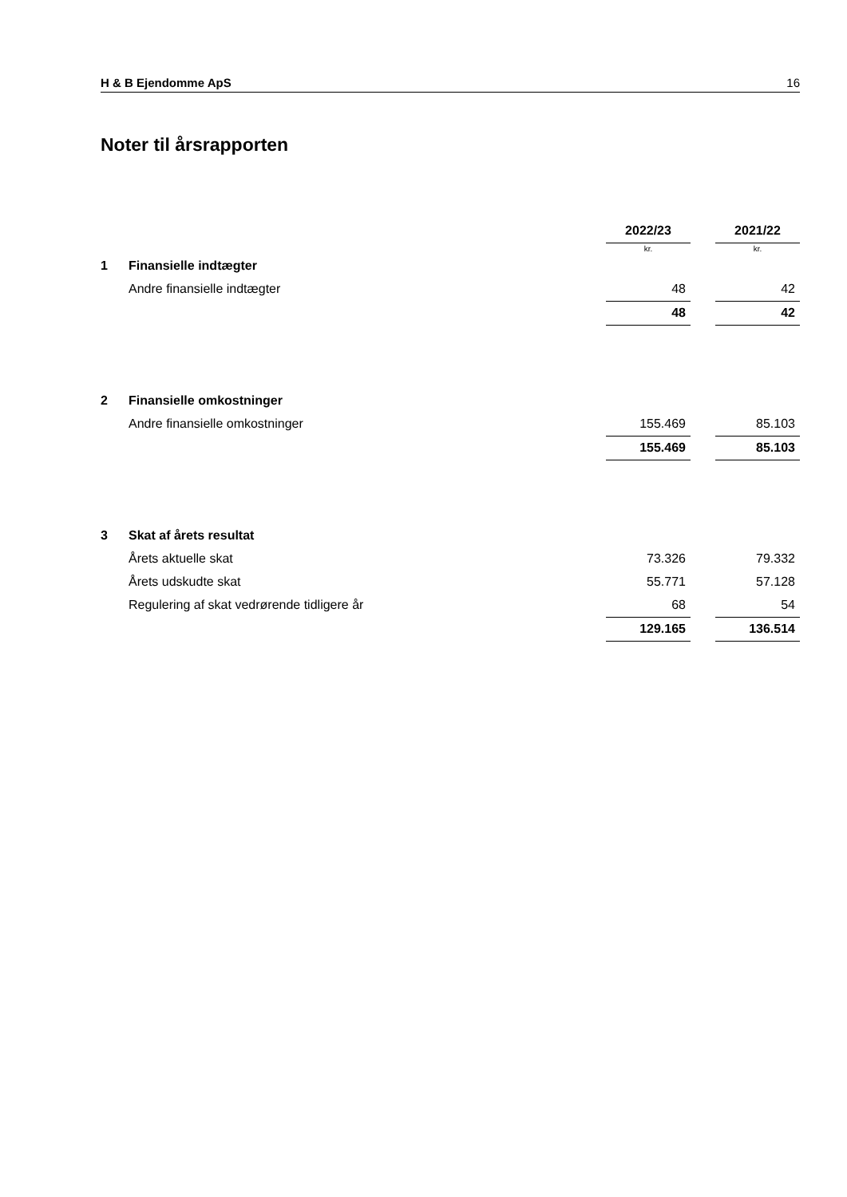H & B Ejendomme ApS 16
Noter til årsrapporten
| | | 2022/23 | | 2021/22 |
| | | kr. | | kr. |
| 1 | Finansielle indtægter | | | |
| | Andre finansielle indtægter | 48 | | 42 |
| | | 48 | | 42 |
| 2 | Finansielle omkostninger | | | |
| | Andre finansielle omkostninger | 155.469 | | 85.103 |
| | | 155.469 | | 85.103 |
| 3 | Skat af årets resultat | | | |
| | Årets aktuelle skat | 73.326 | | 79.332 |
| | Årets udskudte skat | 55.771 | | 57.128 |
| | Regulering af skat vedrørende tidligere år | 68 | | 54 |
| | | 129.165 | | 136.514 |